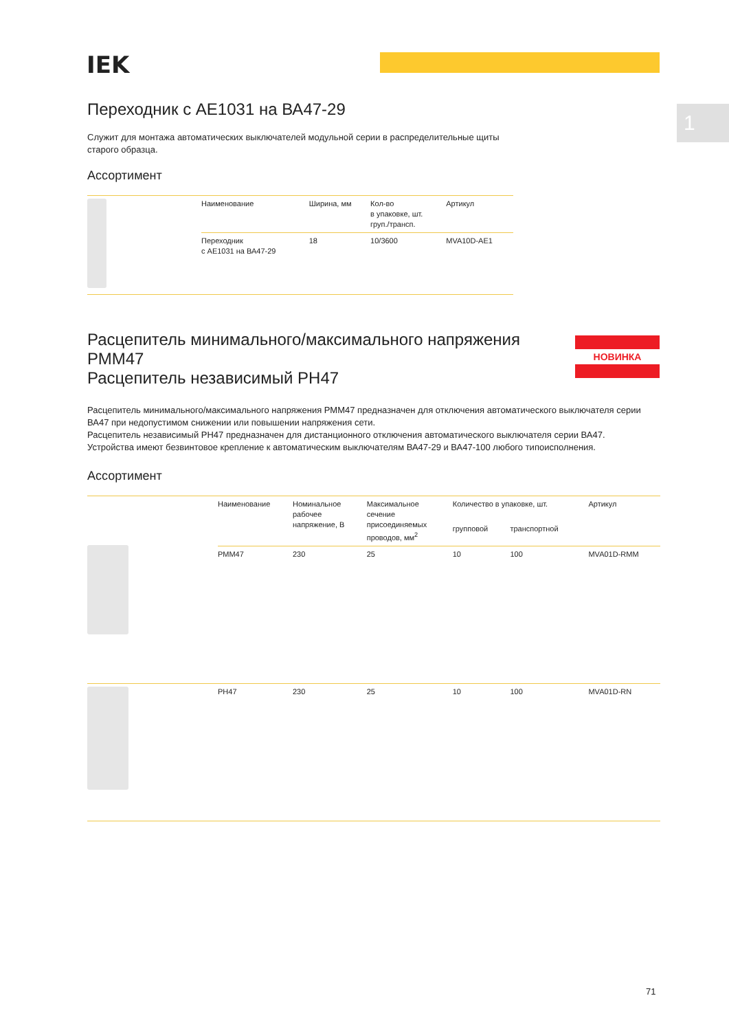IEK
1
Переходник с АЕ1031 на ВА47-29
Служит для монтажа автоматических выключателей модульной серии в распределительные щиты старого образца.
Ассортимент
| | Наименование | Ширина, мм | Кол-во в упаковке, шт. груп./трансп. | Артикул |
| | Переходник с АЕ1031 на ВА47-29 | 18 | 10/3600 | MVA10D-AE1 |
Расцепитель минимального/максимального напряжения РММ47
Расцепитель независимый РН47
НОВИНКА
Расцепитель минимального/максимального напряжения РММ47 предназначен для отключения автоматического выключателя серии ВА47 при недопустимом снижении или повышении напряжения сети.
Расцепитель независимый РН47 предназначен для дистанционного отключения автоматического выключателя серии ВА47.
Устройства имеют безвинтовое крепление к автоматическим выключателям ВА47-29 и ВА47-100 любого типоисполнения.
Ассортимент
| | Наименование | Номинальное рабочее напряжение, В | Максимальное сечение присоединяемых проводов, мм<sup>2</sup> | Количество в упаковке, шт. | | Артикул |
| | | | | групповой | транспортной | |
| | РММ47 | 230 | 25 | 10 | 100 | MVA01D-RMM |
| | РН47 | 230 | 25 | 10 | 100 | MVA01D-RN |
71